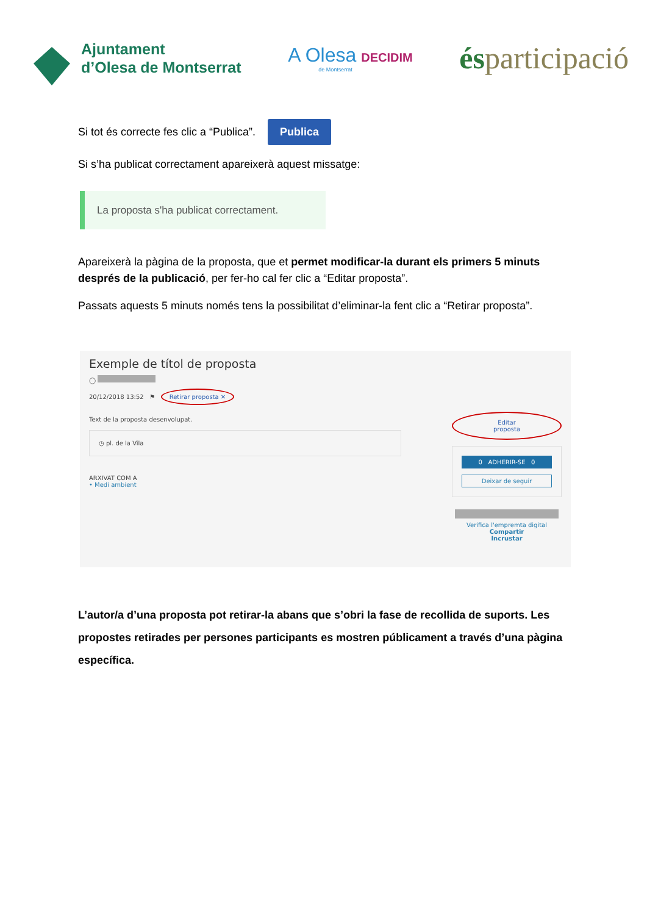Ajuntament
d’Olesa de Montserrat
A Olesa DECIDIM
de Montserrat
ésparticipació
Si tot és correcte fes clic a “Publica”. Publica
Si s’ha publicat correctament apareixerà aquest missatge:
La proposta s'ha publicat correctament.
Apareixerà la pàgina de la proposta, que et permet modificar-la durant els primers 5 minuts després de la publicació, per fer-ho cal fer clic a “Editar proposta”.
Passats aquests 5 minuts només tens la possibilitat d’eliminar-la fent clic a “Retirar proposta”.
Exemple de títol de proposta
◯
20/12/2018 13:52 ⚑ Retirar proposta ✕
Text de la proposta desenvolupat.
◷ pl. de la Vila
ARXIVAT COM A
• Medi ambient
Editar proposta
0 ADHERIR-SE 0
Deixar de seguir
Verifica l'empremta digital
Compartir
Incrustar
L’autor/a d’una proposta pot retirar-la abans que s’obri la fase de recollida de suports. Les propostes retirades per persones participants es mostren públicament a través d’una pàgina específica.